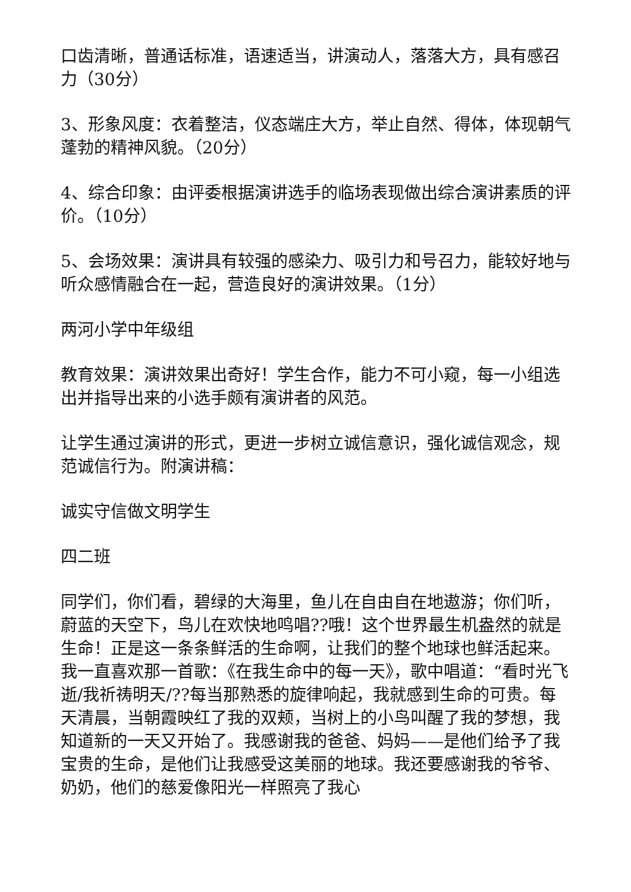口齿清晰，普通话标准，语速适当，讲演动人，落落大方，具有感召力（30分）
3、形象风度：衣着整洁，仪态端庄大方，举止自然、得体，体现朝气蓬勃的精神风貌。（20分）
4、综合印象：由评委根据演讲选手的临场表现做出综合演讲素质的评价。（10分）
5、会场效果：演讲具有较强的感染力、吸引力和号召力，能较好地与听众感情融合在一起，营造良好的演讲效果。（1分）
两河小学中年级组
教育效果：演讲效果出奇好！学生合作，能力不可小窥，每一小组选出并指导出来的小选手颇有演讲者的风范。
让学生通过演讲的形式，更进一步树立诚信意识，强化诚信观念，规范诚信行为。附演讲稿：
诚实守信做文明学生
四二班
同学们，你们看，碧绿的大海里，鱼儿在自由自在地遨游；你们听，蔚蓝的天空下，鸟儿在欢快地鸣唱??哦！这个世界最生机盎然的就是生命！正是这一条条鲜活的生命啊，让我们的整个地球也鲜活起来。我一直喜欢那一首歌：《在我生命中的每一天》，歌中唱道：“看时光飞逝/我祈祷明天/??每当那熟悉的旋律响起，我就感到生命的可贵。每天清晨，当朝霞映红了我的双颊，当树上的小鸟叫醒了我的梦想，我知道新的一天又开始了。我感谢我的爸爸、妈妈——是他们给予了我宝贵的生命，是他们让我感受这美丽的地球。我还要感谢我的爷爷、奶奶，他们的慈爱像阳光一样照亮了我心